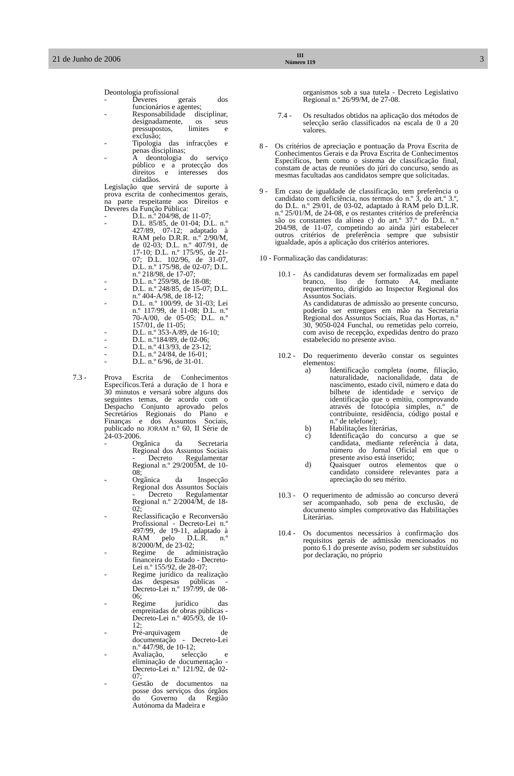21 de Junho de 2006
III
Número 119
3
Deontologia profissional
- Deveres gerais dos funcionários e agentes;
- Responsabilidade disciplinar, designadamente, os seus pressupostos, limites e exclusão;
- Tipologia das infracções e penas disciplinas;
- A deontologia do serviço público e a protecção dos direitos e interesses dos cidadãos.
Legislação que servirá de suporte à prova escrita de conhecimentos gerais, na parte respeitante aos Direitos e Deveres da Função Pública:
- D.L. n.º 204/98, de 11-07;
- D.L. 85/85, de 01-04; D.L. n.º 427/89, 07-12; adaptado à RAM pelo D.R.R. n.º 2/90/M, de 02-03; D.L. n.º 407/91, de 17-10; D.L. n.º 175/95, de 21-07; D.L. 102/96, de 31-07, D.L. n.º 175/98, de 02-07; D.L. n.º 218/98, de 17-07;
- D.L. n.º 259/98, de 18-08;
- D.L. n.º 248/85, de 15-07; D.L. n.º 404-A/98, de 18-12;
- D.L. n.º 100/99, de 31-03; Lei n.º 117/99, de 11-08; D.L. n.º 70-A/00, de 05-05; D.L. n.º 157/01, de 11-05;
- D.L. n.º 353-A/89, de 16-10;
- D.L. n.º184/89, de 02-06;
- D.L. n.º 413/93, de 23-12;
- D.L. n.º 24/84, de 16-01;
- D.L. n.º 6/96, de 31-01.
7.3 - Prova Escrita de Conhecimentos Específicos.Terá a duração de 1 hora e 30 minutos e versará sobre alguns dos seguintes temas, de acordo com o Despacho Conjunto aprovado pelos Secretários Regionais do Plano e Finanças e dos Assuntos Sociais, publicado no JORAM n.º 60, II Série de 24-03-2006.
- Orgânica da Secretaria Regional dos Assuntos Sociais - Decreto Regulamentar Regional n.º 29/2005M, de 10-08;
- Orgânica da Inspecção Regional dos Assuntos Sociais - Decreto Regulamentar Regional n.º 2/2004/M, de 18-02;
- Reclassificação e Reconversão Profissional - Decreto-Lei n.º 497/99, de 19-11, adaptado à RAM pelo D.L.R. n.º 8/2000/M, de 23-02;
- Regime de administração financeira do Estado - Decreto-Lei n.º 155/92, de 28-07;
- Regime jurídico da realização das despesas públicas - Decreto-Lei n.º 197/99, de 08-06;
- Regime jurídico das empreitadas de obras públicas - Decreto-Lei n.º 405/93, de 10-12;
- Pré-arquivagem de documentação - Decreto-Lei n.º 447/98, de 10-12;
- Avaliação, selecção e eliminação de documentação - Decreto-Lei n.º 121/92, de 02-07;
- Gestão de documentos na posse dos serviços dos órgãos do Governo da Região Autónoma da Madeira e
organismos sob a sua tutela - Decreto Legislativo Regional n.º 26/99/M, de 27-08.
7.4 - Os resultados obtidos na aplicação dos métodos de selecção serão classificados na escala de 0 a 20 valores.
8 - Os critérios de apreciação e pontuação da Prova Escrita de Conhecimentos Gerais e da Prova Escrita de Conhecimentos Específicos, bem como o sistema de classificação final, constam de actas de reuniões do júri do concurso, sendo as mesmas facultadas aos candidatos sempre que solicitadas.
9 - Em caso de igualdade de classificação, tem preferência o candidato com deficiência, nos termos do n.º 3, do art.º 3.º, do D.L. n.º 29/01, de 03-02, adaptado à RAM pelo D.L.R. n.º 25/01/M, de 24-08, e os restantes critérios de preferência são os constantes da alínea c) do art.º 37.º do D.L. n.º 204/98, de 11-07, competindo ao ainda júri estabelecer outros critérios de preferência sempre que subsistir igualdade, após a aplicação dos critérios anteriores.
10 - Formalização das candidaturas:
10.1 - As candidaturas devem ser formalizadas em papel branco, liso de formato A4, mediante requerimento, dirigido ao Inspector Regional dos Assuntos Sociais.
As candidaturas de admissão ao presente concurso, poderão ser entregues em mão na Secretaria Regional dos Assuntos Sociais, Rua das Hortas, n.º 30, 9050-024 Funchal, ou remetidas pelo correio, com aviso de recepção, expedidas dentro do prazo estabelecido no presente aviso.
10.2 - Do requerimento deverão constar os seguintes elementos:
a) Identificação completa (nome, filiação, naturalidade, nacionalidade, data de nascimento, estado civil, número e data do bilhete de identidade e serviço de identificação que o emitiu, comprovando através de fotocópia simples, n.º de contribuinte, residência, código postal e n.º de telefone);
b) Habilitações literárias,
c) Identificação do concurso a que se candidata, mediante referência à data, número do Jornal Oficial em que o presente aviso está inserido;
d) Quaisquer outros elementos que o candidato considere relevantes para a apreciação do seu mérito.
10.3 - O requerimento de admissão ao concurso deverá ser acompanhado, sob pena de exclusão, de documento simples comprovativo das Habilitações Literárias.
10.4 - Os documentos necessários à confirmação dos requisitos gerais de admissão mencionados no ponto 6.1 do presente aviso, podem ser substituídos por declaração, no próprio